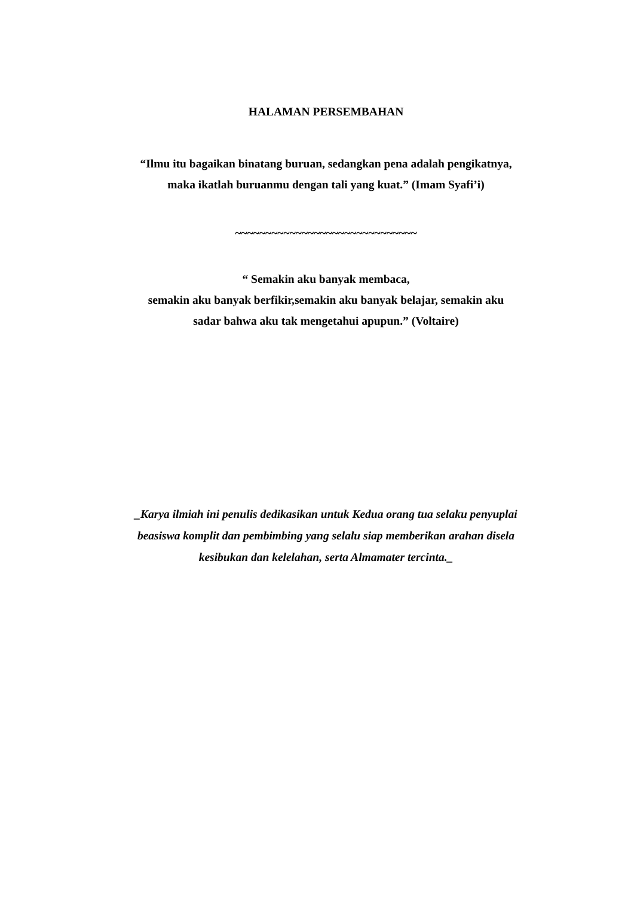HALAMAN PERSEMBAHAN
“Ilmu itu bagaikan binatang buruan, sedangkan pena adalah pengikatnya,
maka ikatlah buruanmu dengan tali yang kuat.” (Imam Syafi’i)
~~~~~~~~~~~~~~~~~~~~~~~~~~~~~~
“ Semakin aku banyak membaca,
semakin aku banyak berfikir,semakin aku banyak belajar, semakin aku
sadar bahwa aku tak mengetahui apupun.” (Voltaire)
_Karya ilmiah ini penulis dedikasikan untuk Kedua orang tua selaku penyuplai
beasiswa komplit dan pembimbing yang selalu siap memberikan arahan disela
kesibukan dan kelelahan, serta Almamater tercinta._